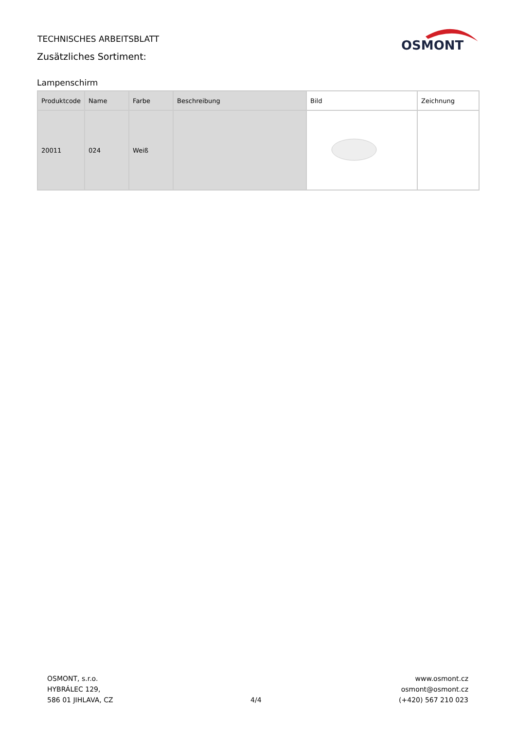TECHNISCHES ARBEITSBLATT
Zusätzliches Sortiment:
OSMONT
Lampenschirm
| Produktcode | Name | Farbe | Beschreibung | Bild | Zeichnung |
| --- | --- | --- | --- | --- | --- |
| 20011 | 024 | Weiß | | | |
OSMONT, s.r.o.
HYBRÁLEC 129,
586 01 JIHLAVA, CZ
4/4 www.osmont.cz
osmont@osmont.cz
(+420) 567 210 023